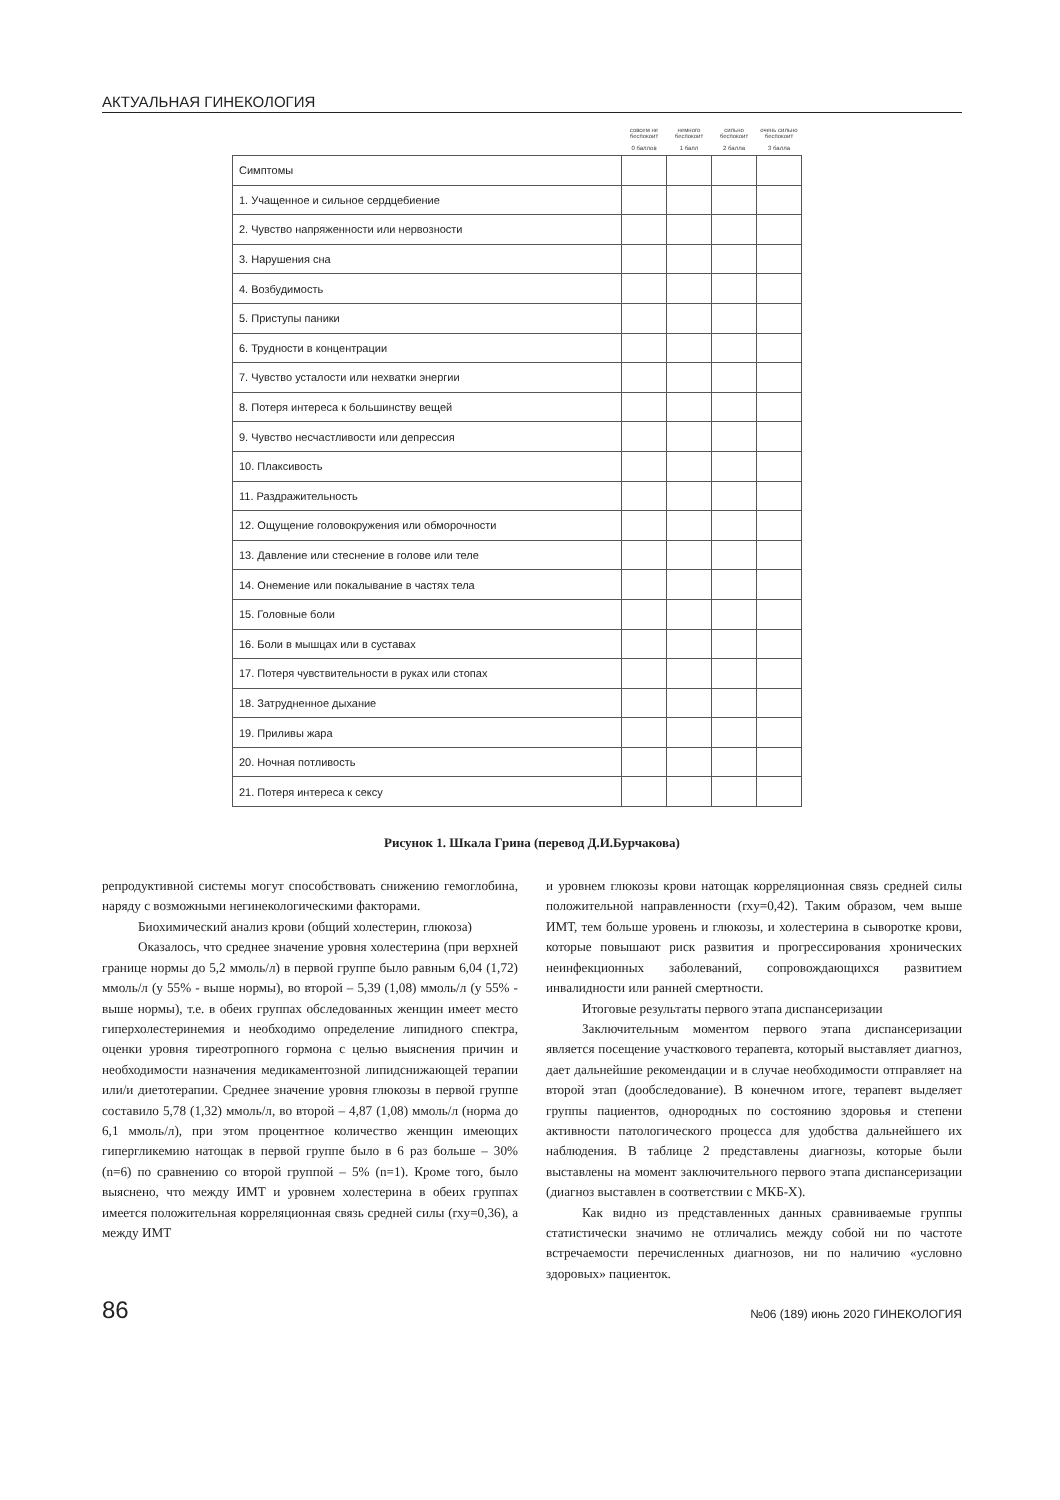АКТУАЛЬНАЯ ГИНЕКОЛОГИЯ
| | совсем не беспокоит 0 баллов | немного беспокоит 1 балл | сильно беспокоит 2 балла | очень сильно беспокоит 3 балла |
| --- | --- | --- | --- | --- |
| Симптомы | | | | |
| 1. Учащенное и сильное сердцебиение | | | | |
| 2. Чувство напряженности или нервозности | | | | |
| 3. Нарушения сна | | | | |
| 4. Возбудимость | | | | |
| 5. Приступы паники | | | | |
| 6. Трудности в концентрации | | | | |
| 7. Чувство усталости или нехватки энергии | | | | |
| 8. Потеря интереса к большинству вещей | | | | |
| 9. Чувство несчастливости или депрессия | | | | |
| 10. Плаксивость | | | | |
| 11. Раздражительность | | | | |
| 12. Ощущение головокружения или обморочности | | | | |
| 13. Давление или стеснение в голове или теле | | | | |
| 14. Онемение или покалывание в частях тела | | | | |
| 15. Головные боли | | | | |
| 16. Боли в мышцах или в суставах | | | | |
| 17. Потеря чувствительности в руках или стопах | | | | |
| 18. Затрудненное дыхание | | | | |
| 19. Приливы жара | | | | |
| 20. Ночная потливость | | | | |
| 21. Потеря интереса к сексу | | | | |
Рисунок 1. Шкала Грина (перевод Д.И.Бурчакова)
репродуктивной системы могут способствовать снижению гемоглобина, наряду с возможными негинекологическими факторами.
Биохимический анализ крови (общий холестерин, глюкоза)
Оказалось, что среднее значение уровня холестерина (при верхней границе нормы до 5,2 ммоль/л) в первой группе было равным 6,04 (1,72) ммоль/л (у 55% - выше нормы), во второй – 5,39 (1,08) ммоль/л (у 55% - выше нормы), т.е. в обеих группах обследованных женщин имеет место гиперхолестеринемия и необходимо определение липидного спектра, оценки уровня тиреотропного гормона с целью выяснения причин и необходимости назначения медикаментозной липидснижающей терапии или/и диетотерапии. Среднее значение уровня глюкозы в первой группе составило 5,78 (1,32) ммоль/л, во второй – 4,87 (1,08) ммоль/л (норма до 6,1 ммоль/л), при этом процентное количество женщин имеющих гипергликемию натощак в первой группе было в 6 раз больше – 30% (n=6) по сравнению со второй группой – 5% (n=1). Кроме того, было выяснено, что между ИМТ и уровнем холестерина в обеих группах имеется положительная корреляционная связь средней силы (rxy=0,36), а между ИМТ
и уровнем глюкозы крови натощак корреляционная связь средней силы положительной направленности (rxy=0,42). Таким образом, чем выше ИМТ, тем больше уровень и глюкозы, и холестерина в сыворотке крови, которые повышают риск развития и прогрессирования хронических неинфекционных заболеваний, сопровождающихся развитием инвалидности или ранней смертности.
Итоговые результаты первого этапа диспансеризации
Заключительным моментом первого этапа диспансеризации является посещение участкового терапевта, который выставляет диагноз, дает дальнейшие рекомендации и в случае необходимости отправляет на второй этап (дообследование). В конечном итоге, терапевт выделяет группы пациентов, однородных по состоянию здоровья и степени активности патологического процесса для удобства дальнейшего их наблюдения. В таблице 2 представлены диагнозы, которые были выставлены на момент заключительного первого этапа диспансеризации (диагноз выставлен в соответствии с МКБ-X).
Как видно из представленных данных сравниваемые группы статистически значимо не отличались между собой ни по частоте встречаемости перечисленных диагнозов, ни по наличию «условно здоровых» пациенток.
86 №06 (189) июнь 2020 ГИНЕКОЛОГИЯ